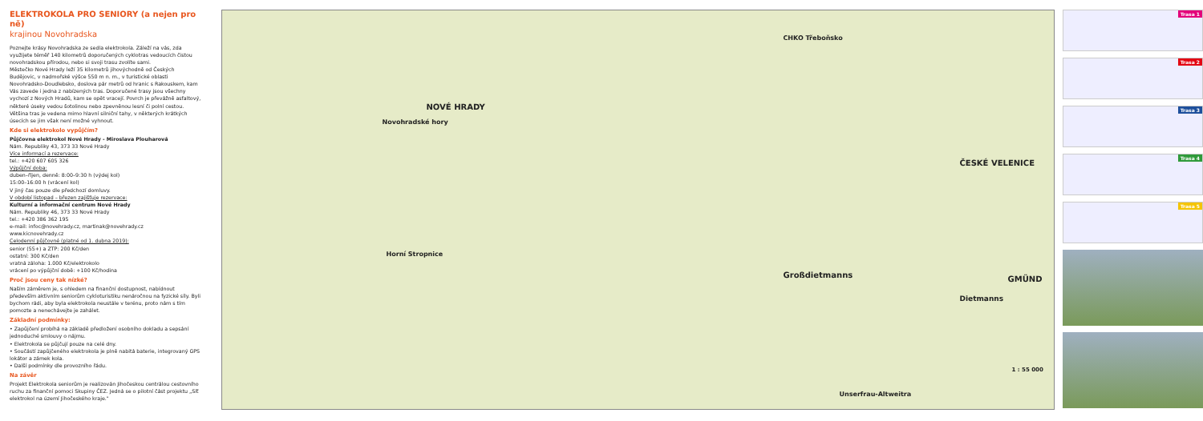ELEKTROKOLA PRO SENIORY (a nejen pro ně)
krajinou Novohradska
Poznejte krásy Novohradska ze sedla elektrokola. Záleží na vás, zda využijete téměř 140 kilometrů doporučených cyklotras vedoucích čistou novohradskou přírodou, nebo si svoji trasu zvolíte sami.
Městečko Nové Hrady leží 35 kilometrů jihovýchodně od Českých Budějovic, v nadmořské výšce 550 m n. m., v turistické oblasti Novohradsko-Doudlebsko, doslova pár metrů od hranic s Rakouskem, kam Vás zavede i jedna z nabízených tras. Doporučené trasy jsou všechny vychozí z Nových Hradů, kam se opět vracejí. Povrch je převážně asfaltový, některé úseky vedou šotolinou nebo zpevněnou lesní či polní cestou. Většina tras je vedena mimo hlavní silniční tahy, v některých krátkých úsecích se jim však není možné vyhnout.
Kde si elektrokolo vypůjčím?
Půjčovna elektrokol Nové Hrady - Miroslava Plouharová
Nám. Republiky 43, 373 33 Nové Hrady
Více informací a rezervace:
tel.: +420 607 605 326
Výpůjční doba:
duben–říjen, denně: 8:00–9:30 h (výdej kol)
15:00–16:00 h (vrácení kol)
V jiný čas pouze dle předchozí domluvy.
V období listopad – březen zajišťuje rezervace:
Kulturní a informační centrum Nové Hrady
Nám. Republiky 46, 373 33 Nové Hrady
tel.: +420 386 362 195
e-mail: infoc@novehrady.cz, martinak@novehrady.cz
www.kicnovehrady.cz
Celodenní půjčovné (platné od 1. dubna 2019):
senior (55+) a ZTP: 200 Kč/den
ostatní: 300 Kč/den
vratná záloha: 1.000 Kč/elektrokolo
vrácení po výpůjční době: +100 Kč/hodina
Proč jsou ceny tak nízké?
Naším záměrem je, s ohledem na finanční dostupnost, nabídnout především aktivním seniorům cykloturistiku nenáročnou na fyzické síly. Byli bychom rádi, aby byla elektrokola neustále v terénu, proto nám s tím pomozte a nenechávejte je zahálet.
Základní podmínky:
• Zapůjčení probíhá na základě předložení osobního dokladu a sepsání jednoduché smlouvy o nájmu.
• Elektrokola se půjčují pouze na celé dny.
• Součástí zapůjčeného elektrokola je plně nabitá baterie, integrovaný GPS lokátor a zámek kola.
• Další podmínky dle provozního řádu.
Na závěr
Projekt Elektrokola seniorům je realizován Jihočeskou centrálou cestovního ruchu za finanční pomoci Skupiny ČEZ. Jedná se o pilotní část projektu „Síť elektrokol na území Jihočeského kraje."
NOVÉ HRADY
Novohradské hory
Horní Stropnice
CHKO Třeboňsko
ČESKÉ VELENICE
Großdietmanns GMÜND
Dietmanns
Unserfrau-Altweitra
1 : 55 000
Trasa 1
Trasa 2
Trasa 3
Trasa 4
Trasa 5